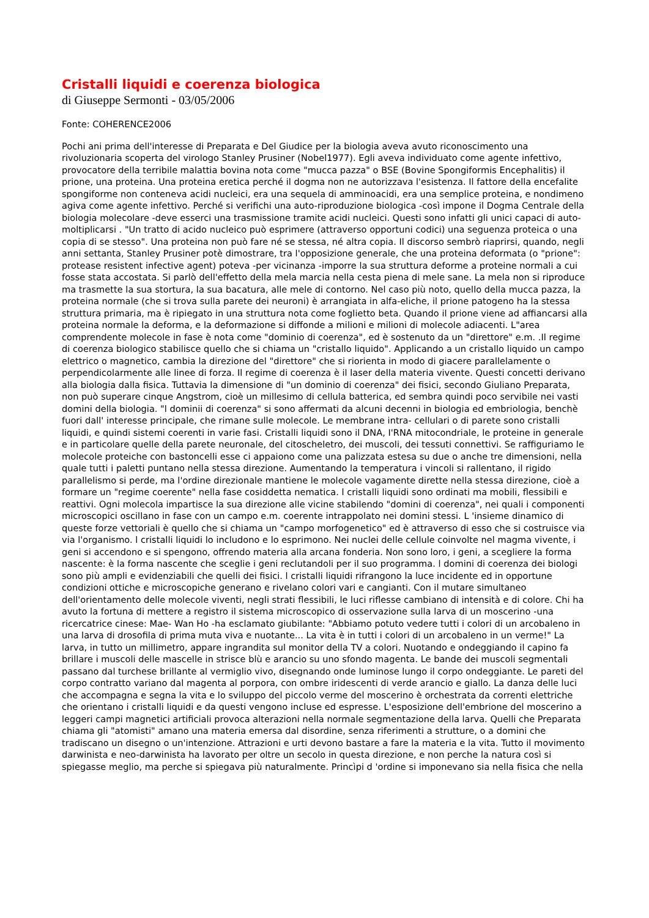Cristalli liquidi e coerenza biologica
di Giuseppe Sermonti - 03/05/2006
Fonte: COHERENCE2006
Pochi ani prima dell'interesse di Preparata e Del Giudice per la biologia aveva avuto riconoscimento una rivoluzionaria scoperta del virologo Stanley Prusiner (Nobel1977). Egli aveva individuato come agente infettivo, provocatore della terribile malattia bovina nota come "mucca pazza" o BSE (Bovine Spongiformis Encephalitis) il prione, una proteina. Una proteina eretica perché il dogma non ne autorizzava l'esistenza. Il fattore della encefalite spongiforme non conteneva acidi nucleici, era una sequela di amminoacidi, era una semplice proteina, e nondimeno agiva come agente infettivo. Perché si verifichi una auto-riproduzione biologica -così impone il Dogma Centrale della biologia molecolare -deve esserci una trasmissione tramite acidi nucleici. Questi sono infatti gli unici capaci di auto- moltiplicarsi . "Un tratto di acido nucleico può esprimere (attraverso opportuni codici) una seguenza proteica o una copia di se stesso". Una proteina non può fare né se stessa, né altra copia. Il discorso sembrò riaprirsi, quando, negli anni settanta, Stanley Prusiner potè dimostrare, tra l'opposizione generale, che una proteina deformata (o "prione": protease resistent infective agent) poteva -per vicinanza -imporre la sua struttura deforme a proteine normali a cui fosse stata accostata. Si parlò dell'effetto della mela marcia nella cesta piena di mele sane. La mela non si riproduce ma trasmette la sua stortura, la sua bacatura, alle mele di contorno. Nel caso più noto, quello della mucca pazza, la proteina normale (che si trova sulla parete dei neuroni) è arrangiata in alfa-eliche, il prione patogeno ha la stessa struttura primaria, ma è ripiegato in una struttura nota come foglietto beta. Quando il prione viene ad affiancarsi alla proteina normale la deforma, e la deformazione si diffonde a milioni e milioni di molecole adiacenti. L"area comprendente molecole in fase è nota come "dominio di coerenza", ed è sostenuto da un "direttore" e.m. .Il regime di coerenza biologico stabilisce quello che si chiama un "cristallo liquido". Applicando a un cristallo liquido un campo elettrico o magnetico, cambia la direzione del "direttore" che si riorienta in modo di giacere parallelamente o perpendicolarmente alle linee di forza. Il regime di coerenza è il laser della materia vivente. Questi concetti derivano alla biologia dalla fisica. Tuttavia la dimensione di "un dominio di coerenza" dei fisici, secondo Giuliano Preparata, non può superare cinque Angstrom, cioè un millesimo di cellula batterica, ed sembra quindi poco servibile nei vasti domini della biologia. "l dominii di coerenza" si sono affermati da alcuni decenni in biologia ed embriologia, benchè fuori dall' interesse principale, che rimane sulle molecole. Le membrane intra- cellulari o di parete sono cristalli liquidi, e quindi sistemi coerenti in varie fasi. Cristalli liquidi sono il DNA, I'RNA mitocondriale, le proteine in generale e in particolare quelle della parete neuronale, del citoscheletro, dei muscoli, dei tessuti connettivi. Se raffiguriamo le molecole proteiche con bastoncelli esse ci appaiono come una palizzata estesa su due o anche tre dimensioni, nella quale tutti i paletti puntano nella stessa direzione. Aumentando la temperatura i vincoli si rallentano, il rigido parallelismo si perde, ma l'ordine direzionale mantiene le molecole vagamente dirette nella stessa direzione, cioè a formare un "regime coerente" nella fase cosiddetta nematica. l cristalli liquidi sono ordinati ma mobili, flessibili e reattivi. Ogni molecola impartisce la sua direzione alle vicine stabilendo "domini di coerenza", nei quali i componenti microscopici oscillano in fase con un campo e.m. coerente intrappolato nei domini stessi. L 'insieme dinamico di queste forze vettoriali è quello che si chiama un "campo morfogenetico" ed è attraverso di esso che si costruisce via via l'organismo. l cristalli liquidi lo includono e lo esprimono. Nei nuclei delle cellule coinvolte nel magma vivente, i geni si accendono e si spengono, offrendo materia alla arcana fonderia. Non sono loro, i geni, a scegliere la forma nascente: è la forma nascente che sceglie i geni reclutandoli per il suo programma. l domini di coerenza dei biologi sono più ampli e evidenziabili che quelli dei fisici. l cristalli liquidi rifrangono la luce incidente ed in opportune condizioni ottiche e microscopiche generano e rivelano colori vari e cangianti. Con il mutare simultaneo dell'orientamento delle molecole viventi, negli strati flessibili, le luci riflesse cambiano di intensità e di colore. Chi ha avuto la fortuna di mettere a registro il sistema microscopico di osservazione sulla larva di un moscerino -una ricercatrice cinese: Mae- Wan Ho -ha esclamato giubilante: "Abbiamo potuto vedere tutti i colori di un arcobaleno in una larva di drosofila di prima muta viva e nuotante... La vita è in tutti i colori di un arcobaleno in un verme!" La larva, in tutto un millimetro, appare ingrandita sul monitor della TV a colori. Nuotando e ondeggiando il capino fa brillare i muscoli delle mascelle in strisce blù e arancio su uno sfondo magenta. Le bande dei muscoli segmentali passano dal turchese brillante al vermiglio vivo, disegnando onde luminose lungo il corpo ondeggiante. Le pareti del corpo contratto variano dal magenta al porpora, con ombre iridescenti di verde arancio e giallo. La danza delle luci che accompagna e segna la vita e lo sviluppo del piccolo verme del moscerino è orchestrata da correnti elettriche che orientano i cristalli liquidi e da questi vengono incluse ed espresse. L'esposizione dell'embrione del moscerino a leggeri campi magnetici artificiali provoca alterazioni nella normale segmentazione della larva. Quelli che Preparata chiama gli "atomisti" amano una materia emersa dal disordine, senza riferimenti a strutture, o a domini che tradiscano un disegno o un'intenzione. Attrazioni e urti devono bastare a fare la materia e la vita. Tutto il movimento darwinista e neo-darwinista ha lavorato per oltre un secolo in questa direzione, e non perche la natura così si spiegasse meglio, ma perche si spiegava più naturalmente. Princìpi d 'ordine si imponevano sia nella fisica che nella